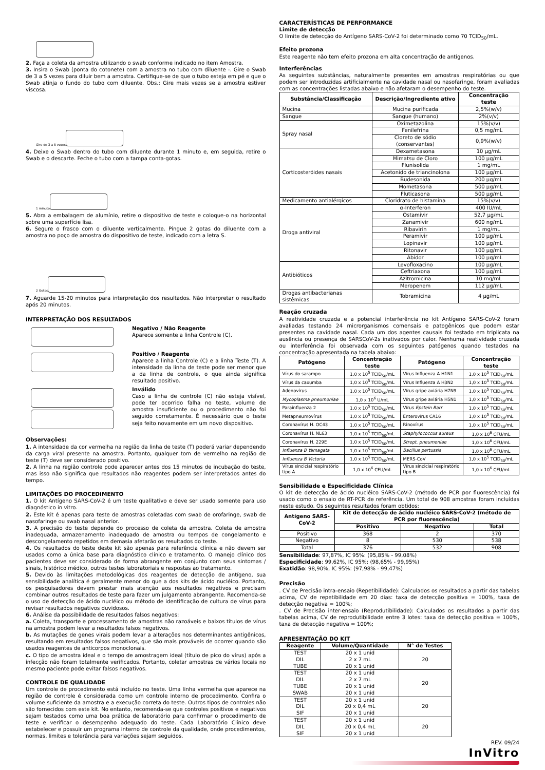2. Faça a coleta da amostra utilizando o swab conforme indicado no item Amostra.
3. Insira o Swab (ponta do cotonete) com a amostra no tubo com diluente -. Gire o Swab de 3 a 5 vezes para diluir bem a amostra. Certifique-se de que o tubo esteja em pé e que o Swab atinja o fundo do tubo com diluente. Obs.: Gire mais vezes se a amostra estiver viscosa.
Gire de 3 a 5 vezes
4. Deixe o Swab dentro do tubo com diluente durante 1 minuto e, em seguida, retire o Swab e o descarte. Feche o tubo com a tampa conta-gotas.
1 minuto
5. Abra a embalagem de alumínio, retire o dispositivo de teste e coloque-o na horizontal sobre uma superfície lisa.
6. Segure o frasco com o diluente verticalmente. Pingue 2 gotas do diluente com a amostra no poço de amostra do dispositivo de teste, indicado com a letra S.
2 Gotas
7. Aguarde 15-20 minutos para interpretação dos resultados. Não interpretar o resultado após 20 minutos.
INTERPRETAÇÃO DOS RESULTADOS
Negativo / Não Reagente
Aparece somente a linha Controle (C).
Positivo / Reagente
Aparece a linha Controle (C) e a linha Teste (T). A intensidade da linha de teste pode ser menor que a da linha de controle, o que ainda significa resultado positivo.
Inválido
Caso a linha de controle (C) não esteja visível, pode ter ocorrido falha no teste, volume de amostra insuficiente ou o procedimento não foi seguido corretamente. É necessário que o teste seja feito novamente em um novo dispositivo.
Observações:
1. A intensidade da cor vermelha na região da linha de teste (T) poderá variar dependendo da carga viral presente na amostra. Portanto, qualquer tom de vermelho na região de teste (T) deve ser considerado positivo.
2. A linha na região controle pode aparecer antes dos 15 minutos de incubação do teste, mas isso não significa que resultados não reagentes podem ser interpretados antes do tempo.
LIMITAÇÕES DO PROCEDIMENTO
1. O kit Antígeno SARS-CoV-2 é um teste qualitativo e deve ser usado somente para uso diagnóstico in vitro.
2. Este kit é apenas para teste de amostras coletadas com swab de orofaringe, swab de nasofaringe ou swab nasal anterior.
3. A precisão do teste depende do processo de coleta da amostra. Coleta de amostra inadequada, armazenamento inadequado de amostra ou tempos de congelamento e descongelamento repetidos em demasia afetarão os resultados do teste.
4. Os resultados do teste deste kit são apenas para referência clínica e não devem ser usados como a única base para diagnóstico clínico e tratamento. O manejo clínico dos pacientes deve ser considerado de forma abrangente em conjunto com seus sintomas / sinais, histórico médico, outros testes laboratoriais e respostas ao tratamento.
5. Devido às limitações metodológicas dos reagentes de detecção de antígeno, sua sensibilidade analítica é geralmente menor do que a dos kits de ácido nucléico. Portanto, os pesquisadores devem prestar mais atenção aos resultados negativos e precisam combinar outros resultados de teste para fazer um julgamento abrangente. Recomenda-se o uso de detecção de ácido nucléico ou método de identificação de cultura de vírus para revisar resultados negativos duvidosos.
6. Análise da possibilidade de resultados falsos negativos:
a. Coleta, transporte e processamento de amostras não razoáveis e baixos títulos de vírus na amostra podem levar a resultados falsos negativos.
b. As mutações de genes virais podem levar a alterações nos determinantes antigênicos, resultando em resultados falsos negativos, que são mais prováveis de ocorrer quando são usados reagentes de anticorpos monoclonais.
c. O tipo de amostra ideal e o tempo de amostragem ideal (título de pico do vírus) após a infecção não foram totalmente verificados. Portanto, coletar amostras de vários locais no mesmo paciente pode evitar falsos negativos.
CONTROLE DE QUALIDADE
Um controle de procedimento está incluído no teste. Uma linha vermelha que aparece na região de controle é considerada como um controle interno de procedimento. Confira o volume suficiente da amostra e a execução correta do teste. Outros tipos de controles não são fornecidos com este kit. No entanto, recomenda-se que controles positivos e negativos sejam testados como uma boa prática de laboratório para confirmar o procedimento de teste e verificar o desempenho adequado do teste. Cada Laboratório Clínico deve estabelecer e possuir um programa interno de controle da qualidade, onde procedimentos, normas, limites e tolerância para variações sejam seguidos.
CARACTERÍSTICAS DE PERFORMANCE
Limite de detecção
O limite de detecção do Antígeno SARS-CoV-2 foi determinado como 70 TCID<sub>50</sub>/mL.
Efeito prozona
Este reagente não tem efeito prozona em alta concentração de antígenos.
Interferências
As seguintes substâncias, naturalmente presentes em amostras respiratórias ou que podem ser introduzidas artificialmente na cavidade nasal ou nasofaringe, foram avaliadas com as concentrações listadas abaixo e não afetaram o desempenho do teste.
| Substância/Classificação | Descrição/Ingrediente ativo | Concentração teste |
| --- | --- | --- |
| Mucina | Mucina purificada | 2,5%(w/v) |
| Sangue | Sangue (humano) | 2%(v/v) |
| Spray nasal | Oximetazolina | 15%(v/v) |
| | Fenilefrina | 0,5 mg/mL |
| | Cloreto de sódio (conservantes) | 0,9%(w/v) |
| Corticosteróides nasais | Dexametasona | 10 µg/mL |
| | Mimatsu de Cloro | 100 µg/mL |
| | Flunisolida | 1 mg/mL |
| | Acetonido de triancinolona | 100 µg/mL |
| | Budesonida | 200 µg/mL |
| | Mometasona | 500 µg/mL |
| | Fluticasona | 500 µg/mL |
| Medicamento antialérgicos | Cloridrato de histamina | 15%(v/v) |
| Droga antiviral | α-Interferon | 400 IU/mL |
| | Ostamivir | 52,7 µg/mL |
| | Zanamivir | 600 ng/mL |
| | Ribavirin | 1 mg/mL |
| | Peramivir | 100 µg/mL |
| | Lopinavir | 100 µg/mL |
| | Ritonavir | 100 µg/mL |
| | Abidor | 100 µg/mL |
| Antibióticos | Levofloxacino | 100 µg/mL |
| | Ceftriaxona | 100 µg/mL |
| | Azitromicina | 10 mg/mL |
| | Meropenem | 112 µg/mL |
| Drogas antibacterianas sistêmicas | Tobramicina | 4 µg/mL |
Reação cruzada
A reatividade cruzada e a potencial interferência no kit Antígeno SARS-CoV-2 foram avaliadas testando 24 microrganismos comensais e patogênicos que podem estar presentes na cavidade nasal. Cada um dos agentes causais foi testado em triplicata na ausência ou presença de SARSCoV-2s inativados por calor. Nenhuma reatividade cruzada ou interferência foi observada com os seguintes patógenos quando testados na concentração apresentada na tabela abaixo:
| Patógeno | Concentração teste | Patógeno | Concentração teste |
| --- | --- | --- | --- |
| Vírus do sarampo | 1,0 x 10<sup>5</sup> TCID<sub>50</sub>/mL | Vírus Influenza A H1N1 | 1,0 x 10<sup>5</sup> TCID<sub>50</sub>/mL |
| Vírus da caxumba | 1,0 x 10<sup>5</sup> TCID<sub>50</sub>/mL | Vírus Influenza A H3N2 | 1,0 x 10<sup>5</sup> TCID<sub>50</sub>/mL |
| Adenovírus | 1,0 x 10<sup>5</sup> TCID<sub>50</sub>/mL | Vírus gripe aviária H7N9 | 1,0 x 10<sup>5</sup> TCID<sub>50</sub>/mL |
| Mycoplasma pneumoniae | 1,0 x 10<sup>6</sup> U/mL | Vírus gripe aviária H5N1 | 1,0 x 10<sup>5</sup> TCID<sub>50</sub>/mL |
| Parainfluenza 2 | 1,0 x 10<sup>5</sup> TCID<sub>50</sub>/mL | Vírus Epstein Barr | 1,0 x 10<sup>5</sup> TCID<sub>50</sub>/mL |
| Metapneumovírus | 1,0 x 10<sup>5</sup> TCID<sub>50</sub>/mL | Enterovírus CA16 | 1,0 x 10<sup>5</sup> TCID<sub>50</sub>/mL |
| Coronavírus H. OC43 | 1,0 x 10<sup>5</sup> TCID<sub>50</sub>/mL | Rinovírus | 1,0 x 10<sup>5</sup> TCID<sub>50</sub>/mL |
| Coronavírus H. NL63 | 1,0 x 10<sup>5</sup> TCID<sub>50</sub>/mL | Staphylococcus aureus | 1,0 x 10<sup>6</sup> CFU/mL |
| Coronavírus H. 229E | 1,0 x 10<sup>5</sup> TCID<sub>50</sub>/mL | Strept. pneumoniae | 1,0 x 10<sup>6</sup> CFU/mL |
| Influenza B Yamagata | 1,0 x 10<sup>5</sup> TCID<sub>50</sub>/mL | Bacillus pertussis | 1,0 x 10<sup>6</sup> CFU/mL |
| Influenza B Victoria | 1,0 x 10<sup>5</sup> TCID<sub>50</sub>/mL | MERS-CoV | 1,0 x 10<sup>5</sup> TCID<sub>50</sub>/mL |
| Vírus sincicial respiratório tipo A | 1,0 x 10<sup>6</sup> CFU/mL | Vírus sincicial respiratório tipo B | 1,0 x 10<sup>6</sup> CFU/mL |
Sensibilidade e Especificidade Clínica
O kit de detecção de ácido nucléico SARS-CoV-2 (método de PCR por fluorescência) foi usado como o ensaio de RT-PCR de referência. Um total de 908 amostras foram incluídas neste estudo. Os seguintes resultados foram obtidos:
| Antígeno SARS-CoV-2 | Kit de detecção de ácido nucléico SARS-CoV-2 (método de PCR por fluorescência) | | |
| --- | --- | --- | --- |
| | Positivo | Negativo | Total |
| Positivo | 368 | 2 | 370 |
| Negativo | 8 | 530 | 538 |
| Total | 376 | 532 | 908 |
Sensibilidade: 97,87%, IC 95%: (95,85% - 99,08%)
Especificidade: 99,62%, IC 95%: (98,65% - 99,95%)
Exatidão: 98,90%, IC 95%: (97,98% - 99,47%)
Precisão
. CV de Precisão intra-ensaio (Repetibilidade): Calculados os resultados a partir das tabelas acima, CV de repetibilidade em 20 dias: taxa de detecção positiva = 100%, taxa de detecção negativa = 100%;
. CV de Precisão inter-ensaio (Reprodutibilidade): Calculados os resultados a partir das tabelas acima, CV de reprodutibilidade entre 3 lotes: taxa de detecção positiva = 100%, taxa de detecção negativa = 100%;
APRESENTAÇÃO DO KIT
| Reagente | Volume/Quantidade | N° de Testes |
| --- | --- | --- |
| TEST DIL TUBE | 20 x 1 unid 2 x 7 mL 20 x 1 unid | 20 |
| TEST DIL TUBE SWAB | 20 x 1 unid 2 x 7 mL 20 x 1 unid 20 x 1 unid | 20 |
| TEST DIL SIF | 20 x 1 unid 20 x 0,4 mL 20 x 1 unid | 20 |
| TEST DIL SIF | 20 x 1 unid 20 x 0,4 mL 20 x 1 unid | 20 |
REV. 09/24
InVitro